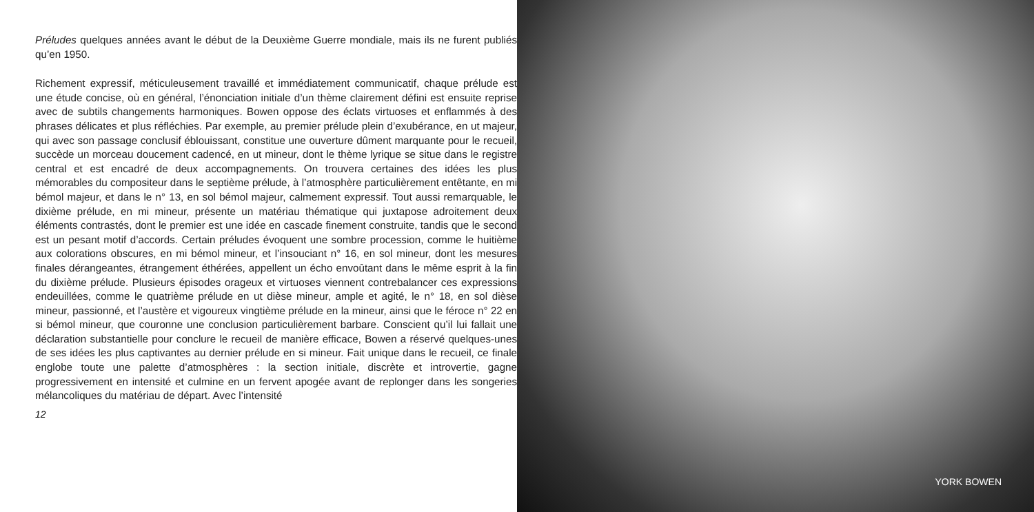Préludes quelques années avant le début de la Deuxième Guerre mondiale, mais ils ne furent publiés qu’en 1950.
Richement expressif, méticuleusement travaillé et immédiatement communicatif, chaque prélude est une étude concise, où en général, l’énonciation initiale d’un thème clairement défini est ensuite reprise avec de subtils changements harmoniques. Bowen oppose des éclats virtuoses et enflammés à des phrases délicates et plus réfléchies. Par exemple, au premier prélude plein d’exubérance, en ut majeur, qui avec son passage conclusif éblouissant, constitue une ouverture dûment marquante pour le recueil, succède un morceau doucement cadencé, en ut mineur, dont le thème lyrique se situe dans le registre central et est encadré de deux accompagnements. On trouvera certaines des idées les plus mémorables du compositeur dans le septième prélude, à l’atmosphère particulièrement entêtante, en mi bémol majeur, et dans le n° 13, en sol bémol majeur, calmement expressif. Tout aussi remarquable, le dixième prélude, en mi mineur, présente un matériau thématique qui juxtapose adroitement deux éléments contrastés, dont le premier est une idée en cascade finement construite, tandis que le second est un pesant motif d’accords. Certain préludes évoquent une sombre procession, comme le huitième aux colorations obscures, en mi bémol mineur, et l’insouciant n° 16, en sol mineur, dont les mesures finales dérangeantes, étrangement éthérées, appellent un écho envoûtant dans le même esprit à la fin du dixième prélude. Plusieurs épisodes orageux et virtuoses viennent contrebalancer ces expressions endeuillées, comme le quatrième prélude en ut dièse mineur, ample et agité, le n° 18, en sol dièse mineur, passionné, et l’austère et vigoureux vingtième prélude en la mineur, ainsi que le féroce n° 22 en si bémol mineur, que couronne une conclusion particulièrement barbare. Conscient qu’il lui fallait une déclaration substantielle pour conclure le recueil de manière efficace, Bowen a réservé quelques-unes de ses idées les plus captivantes au dernier prélude en si mineur. Fait unique dans le recueil, ce finale englobe toute une palette d’atmosphères : la section initiale, discrète et introvertie, gagne progressivement en intensité et culmine en un fervent apogée avant de replonger dans les songeries mélancoliques du matériau de départ. Avec l’intensité
12
YORK BOWEN